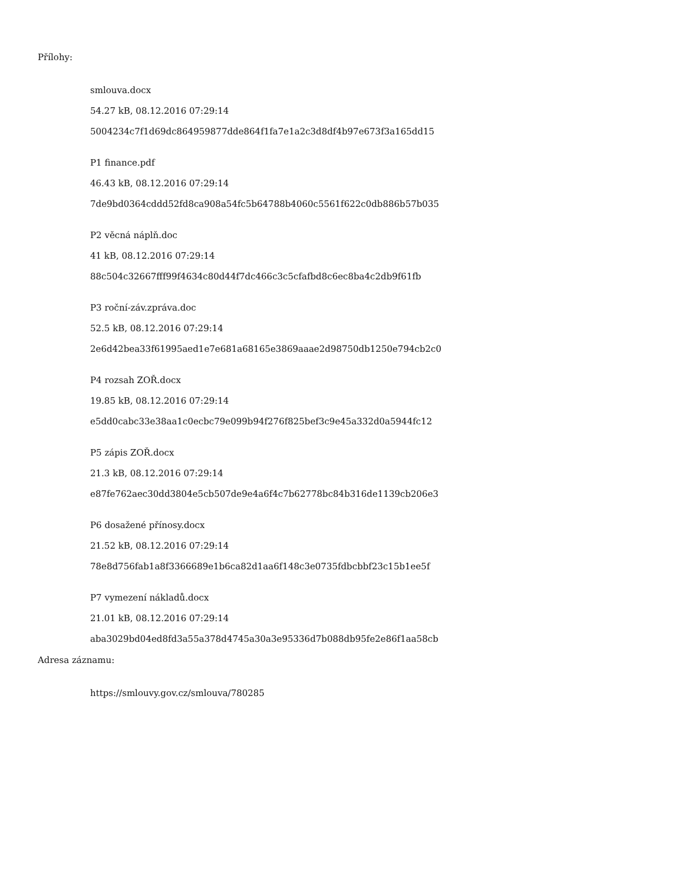Přílohy:
smlouva.docx
54.27 kB, 08.12.2016 07:29:14
5004234c7f1d69dc864959877dde864f1fa7e1a2c3d8df4b97e673f3a165dd15
P1 finance.pdf
46.43 kB, 08.12.2016 07:29:14
7de9bd0364cddd52fd8ca908a54fc5b64788b4060c5561f622c0db886b57b035
P2 věcná náplň.doc
41 kB, 08.12.2016 07:29:14
88c504c32667fff99f4634c80d44f7dc466c3c5cfafbd8c6ec8ba4c2db9f61fb
P3 roční-záv.zpráva.doc
52.5 kB, 08.12.2016 07:29:14
2e6d42bea33f61995aed1e7e681a68165e3869aaae2d98750db1250e794cb2c0
P4 rozsah ZOŘ.docx
19.85 kB, 08.12.2016 07:29:14
e5dd0cabc33e38aa1c0ecbc79e099b94f276f825bef3c9e45a332d0a5944fc12
P5 zápis ZOŘ.docx
21.3 kB, 08.12.2016 07:29:14
e87fe762aec30dd3804e5cb507de9e4a6f4c7b62778bc84b316de1139cb206e3
P6 dosažené přínosy.docx
21.52 kB, 08.12.2016 07:29:14
78e8d756fab1a8f3366689e1b6ca82d1aa6f148c3e0735fdbcbbf23c15b1ee5f
P7 vymezení nákladů.docx
21.01 kB, 08.12.2016 07:29:14
aba3029bd04ed8fd3a55a378d4745a30a3e95336d7b088db95fe2e86f1aa58cb
Adresa záznamu:
https://smlouvy.gov.cz/smlouva/780285